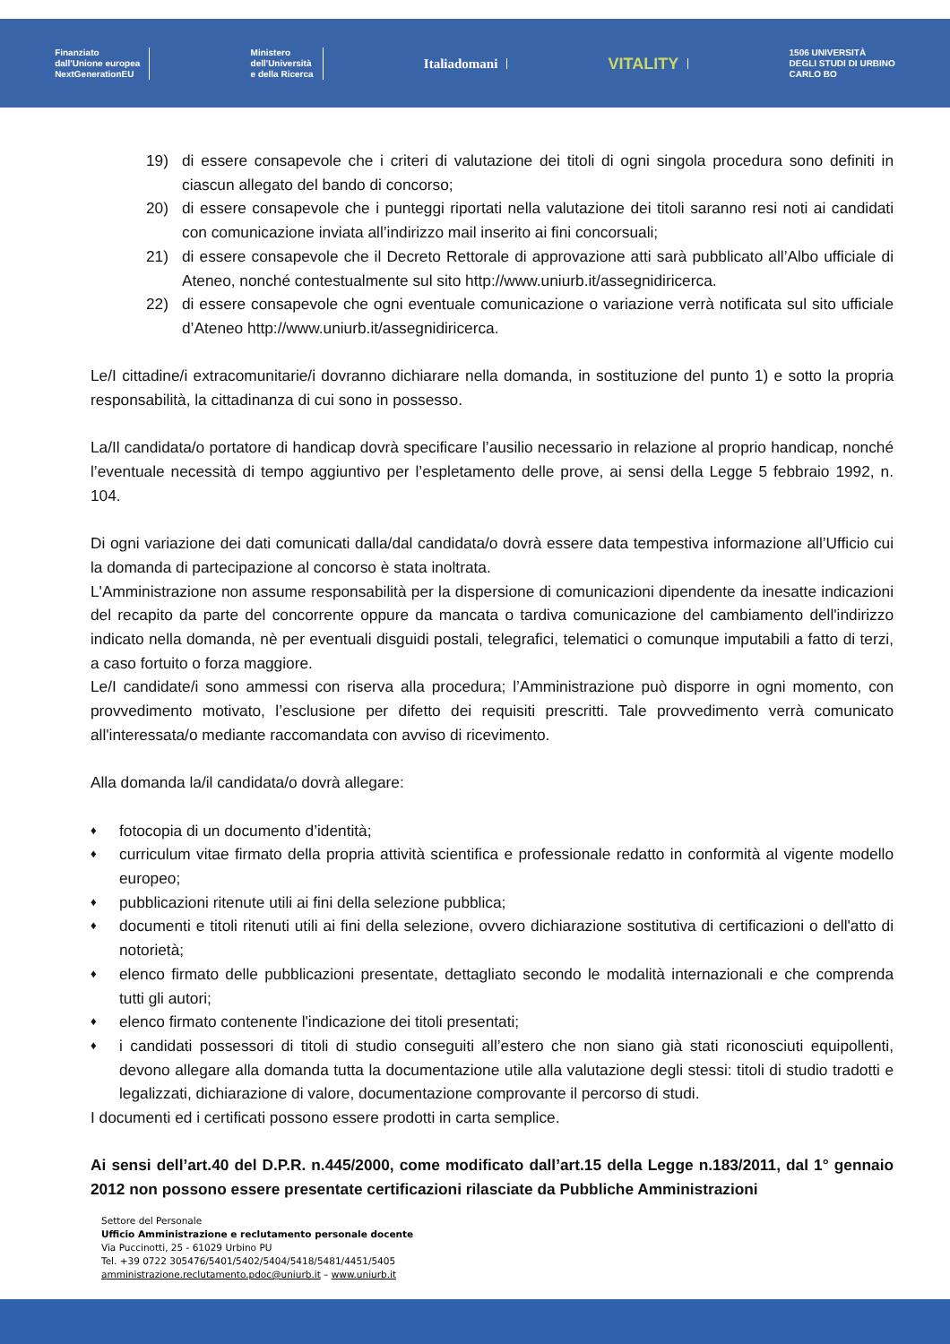Finanziato
dall'Unione europea
NextGenerationEU
Ministero
dell'Università
e della Ricerca
Italiadomani
VITALITY
1506 UNIVERSITÀ
DEGLI STUDI DI URBINO
CARLO BO
19) di essere consapevole che i criteri di valutazione dei titoli di ogni singola procedura sono definiti in ciascun allegato del bando di concorso;
20) di essere consapevole che i punteggi riportati nella valutazione dei titoli saranno resi noti ai candidati con comunicazione inviata all’indirizzo mail inserito ai fini concorsuali;
21) di essere consapevole che il Decreto Rettorale di approvazione atti sarà pubblicato all’Albo ufficiale di Ateneo, nonché contestualmente sul sito http://www.uniurb.it/assegnidiricerca.
22) di essere consapevole che ogni eventuale comunicazione o variazione verrà notificata sul sito ufficiale d’Ateneo http://www.uniurb.it/assegnidiricerca.
Le/I cittadine/i extracomunitarie/i dovranno dichiarare nella domanda, in sostituzione del punto 1) e sotto la propria responsabilità, la cittadinanza di cui sono in possesso.
La/Il candidata/o portatore di handicap dovrà specificare l’ausilio necessario in relazione al proprio handicap, nonché l’eventuale necessità di tempo aggiuntivo per l’espletamento delle prove, ai sensi della Legge 5 febbraio 1992, n. 104.
Di ogni variazione dei dati comunicati dalla/dal candidata/o dovrà essere data tempestiva informazione all’Ufficio cui la domanda di partecipazione al concorso è stata inoltrata.
L'Amministrazione non assume responsabilità per la dispersione di comunicazioni dipendente da inesatte indicazioni del recapito da parte del concorrente oppure da mancata o tardiva comunicazione del cambiamento dell'indirizzo indicato nella domanda, nè per eventuali disguidi postali, telegrafici, telematici o comunque imputabili a fatto di terzi, a caso fortuito o forza maggiore.
Le/I candidate/i sono ammessi con riserva alla procedura; l’Amministrazione può disporre in ogni momento, con provvedimento motivato, l’esclusione per difetto dei requisiti prescritti. Tale provvedimento verrà comunicato all'interessata/o mediante raccomandata con avviso di ricevimento.
Alla domanda la/il candidata/o dovrà allegare:
♦ fotocopia di un documento d’identità;
♦ curriculum vitae firmato della propria attività scientifica e professionale redatto in conformità al vigente modello europeo;
♦ pubblicazioni ritenute utili ai fini della selezione pubblica;
♦ documenti e titoli ritenuti utili ai fini della selezione, ovvero dichiarazione sostitutiva di certificazioni o dell'atto di notorietà;
♦ elenco firmato delle pubblicazioni presentate, dettagliato secondo le modalità internazionali e che comprenda tutti gli autori;
♦ elenco firmato contenente l'indicazione dei titoli presentati;
♦ i candidati possessori di titoli di studio conseguiti all’estero che non siano già stati riconosciuti equipollenti, devono allegare alla domanda tutta la documentazione utile alla valutazione degli stessi: titoli di studio tradotti e legalizzati, dichiarazione di valore, documentazione comprovante il percorso di studi.
I documenti ed i certificati possono essere prodotti in carta semplice.
Ai sensi dell’art.40 del D.P.R. n.445/2000, come modificato dall’art.15 della Legge n.183/2011, dal 1° gennaio 2012 non possono essere presentate certificazioni rilasciate da Pubbliche Amministrazioni
Settore del Personale
Ufficio Amministrazione e reclutamento personale docente
Via Puccinotti, 25 - 61029 Urbino PU
Tel. +39 0722 305476/5401/5402/5404/5418/5481/4451/5405
amministrazione.reclutamento.pdoc@uniurb.it – www.uniurb.it